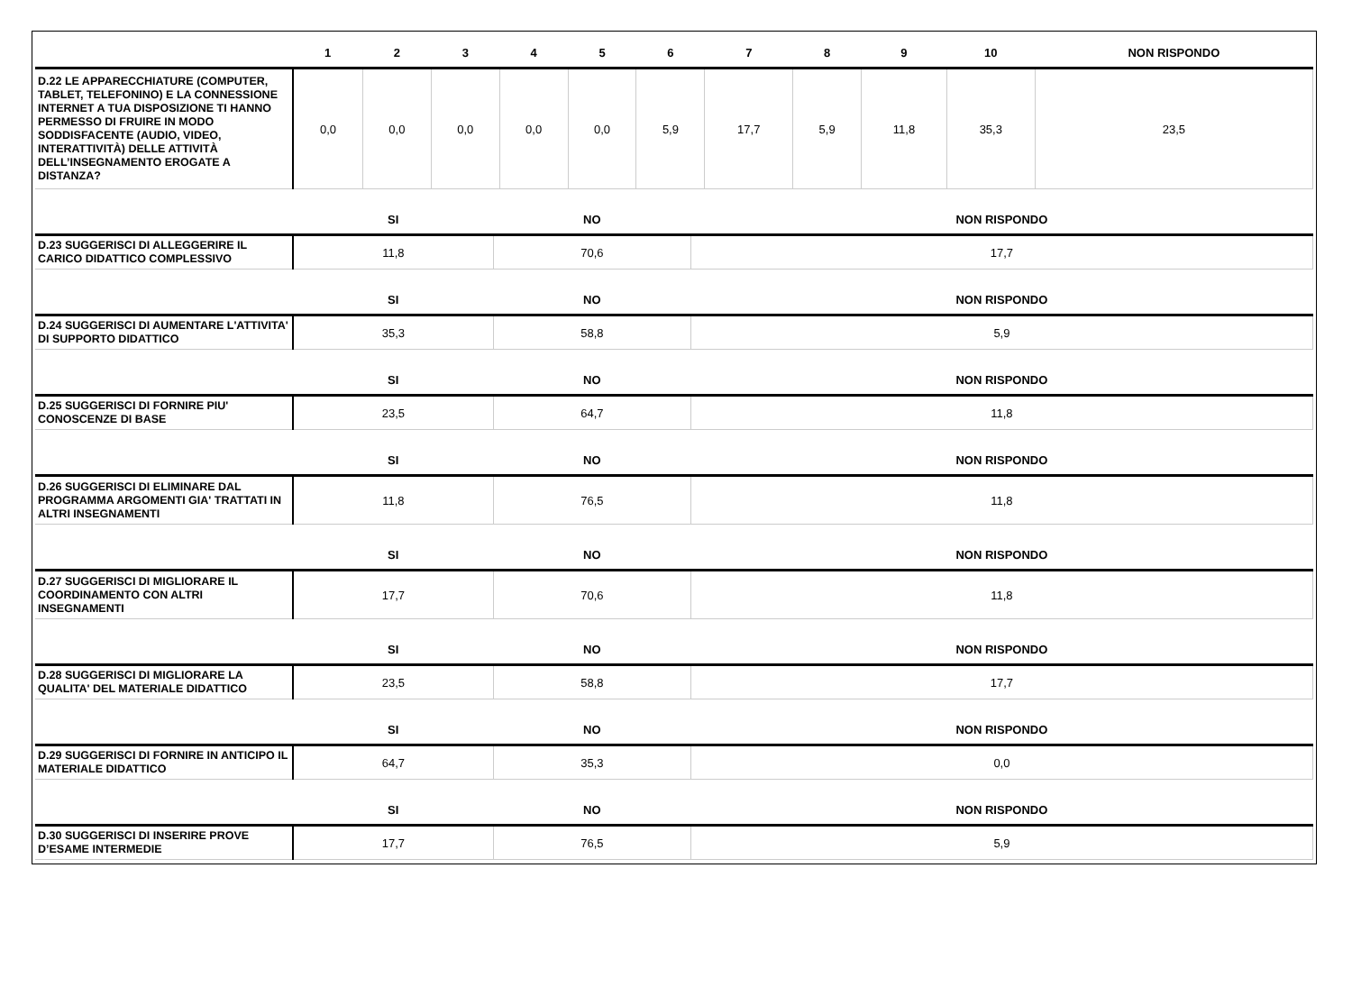| | 1 | 2 | 3 | 4 | 5 | 6 | 7 | 8 | 9 | 10 | NON RISPONDO |
| --- | --- | --- | --- | --- | --- | --- | --- | --- | --- | --- | --- |
| D.22 LE APPARECCHIATURE (COMPUTER, TABLET, TELEFONINO) E LA CONNESSIONE INTERNET A TUA DISPOSIZIONE TI HANNO PERMESSO DI FRUIRE IN MODO SODDISFACENTE (AUDIO, VIDEO, INTERATTIVITÀ) DELLE ATTIVITÀ DELL’INSEGNAMENTO EROGATE A DISTANZA? | 0,0 | 0,0 | 0,0 | 0,0 | 0,0 | 5,9 | 17,7 | 5,9 | 11,8 | 35,3 | 23,5 |
| | SI | NO | NON RISPONDO |
| --- | --- | --- | --- |
| D.23 SUGGERISCI DI ALLEGGERIRE IL CARICO DIDATTICO COMPLESSIVO | 11,8 | 70,6 | 17,7 |
| | SI | NO | NON RISPONDO |
| D.24 SUGGERISCI DI AUMENTARE L'ATTIVITA' DI SUPPORTO DIDATTICO | 35,3 | 58,8 | 5,9 |
| | SI | NO | NON RISPONDO |
| D.25 SUGGERISCI DI FORNIRE PIU' CONOSCENZE DI BASE | 23,5 | 64,7 | 11,8 |
| | SI | NO | NON RISPONDO |
| D.26 SUGGERISCI DI ELIMINARE DAL PROGRAMMA ARGOMENTI GIA' TRATTATI IN ALTRI INSEGNAMENTI | 11,8 | 76,5 | 11,8 |
| | SI | NO | NON RISPONDO |
| D.27 SUGGERISCI DI MIGLIORARE IL COORDINAMENTO CON ALTRI INSEGNAMENTI | 17,7 | 70,6 | 11,8 |
| | SI | NO | NON RISPONDO |
| D.28 SUGGERISCI DI MIGLIORARE LA QUALITA' DEL MATERIALE DIDATTICO | 23,5 | 58,8 | 17,7 |
| | SI | NO | NON RISPONDO |
| D.29 SUGGERISCI DI FORNIRE IN ANTICIPO IL MATERIALE DIDATTICO | 64,7 | 35,3 | 0,0 |
| | SI | NO | NON RISPONDO |
| D.30 SUGGERISCI DI INSERIRE PROVE D’ESAME INTERMEDIE | 17,7 | 76,5 | 5,9 |